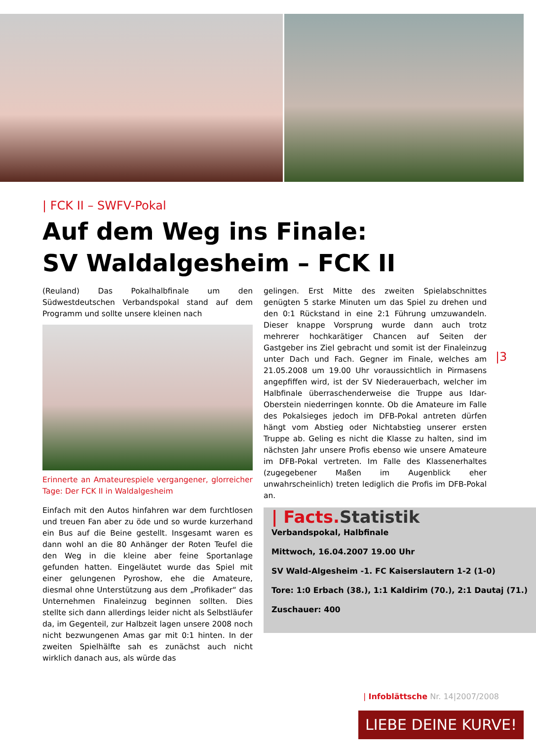| FCK II – SWFV-Pokal
Auf dem Weg ins Finale:
SV Waldalgesheim – FCK II
(Reuland) Das Pokalhalbfinale um den Südwestdeutschen Verbandspokal stand auf dem Programm und sollte unsere kleinen nach
Erinnerte an Amateurespiele vergangener, glorreicher Tage: Der FCK II in Waldalgesheim
Einfach mit den Autos hinfahren war dem furchtlosen und treuen Fan aber zu öde und so wurde kurzerhand ein Bus auf die Beine gestellt. Insgesamt waren es dann wohl an die 80 Anhänger der Roten Teufel die den Weg in die kleine aber feine Sportanlage gefunden hatten. Eingeläutet wurde das Spiel mit einer gelungenen Pyroshow, ehe die Amateure, diesmal ohne Unterstützung aus dem „Profikader“ das Unternehmen Finaleinzug beginnen sollten. Dies stellte sich dann allerdings leider nicht als Selbstläufer da, im Gegenteil, zur Halbzeit lagen unsere 2008 noch nicht bezwungenen Amas gar mit 0:1 hinten. In der zweiten Spielhälfte sah es zunächst auch nicht wirklich danach aus, als würde das
gelingen. Erst Mitte des zweiten Spielabschnittes genügten 5 starke Minuten um das Spiel zu drehen und den 0:1 Rückstand in eine 2:1 Führung umzuwandeln. Dieser knappe Vorsprung wurde dann auch trotz mehrerer hochkarätiger Chancen auf Seiten der Gastgeber ins Ziel gebracht und somit ist der Finaleinzug unter Dach und Fach. Gegner im Finale, welches am 21.05.2008 um 19.00 Uhr voraussichtlich in Pirmasens angepfiffen wird, ist der SV Niederauerbach, welcher im Halbfinale überraschenderweise die Truppe aus Idar-Oberstein niederringen konnte. Ob die Amateure im Falle des Pokalsieges jedoch im DFB-Pokal antreten dürfen hängt vom Abstieg oder Nichtabstieg unserer ersten Truppe ab. Geling es nicht die Klasse zu halten, sind im nächsten Jahr unsere Profis ebenso wie unsere Amateure im DFB-Pokal vertreten. Im Falle des Klassenerhaltes (zugegebener Maßen im Augenblick eher unwahrscheinlich) treten lediglich die Profis im DFB-Pokal an.
| Facts. Statistik
Verbandspokal, Halbfinale
Mittwoch, 16.04.2007 19.00 Uhr
SV Wald-Algesheim -1. FC Kaiserslautern 1-2 (1-0)
Tore: 1:0 Erbach (38.), 1:1 Kaldirim (70.), 2:1 Dautaj (71.)
Zuschauer: 400
|3
| Infoblättsche Nr. 14|2007/2008
LIEBE DEINE KURVE!